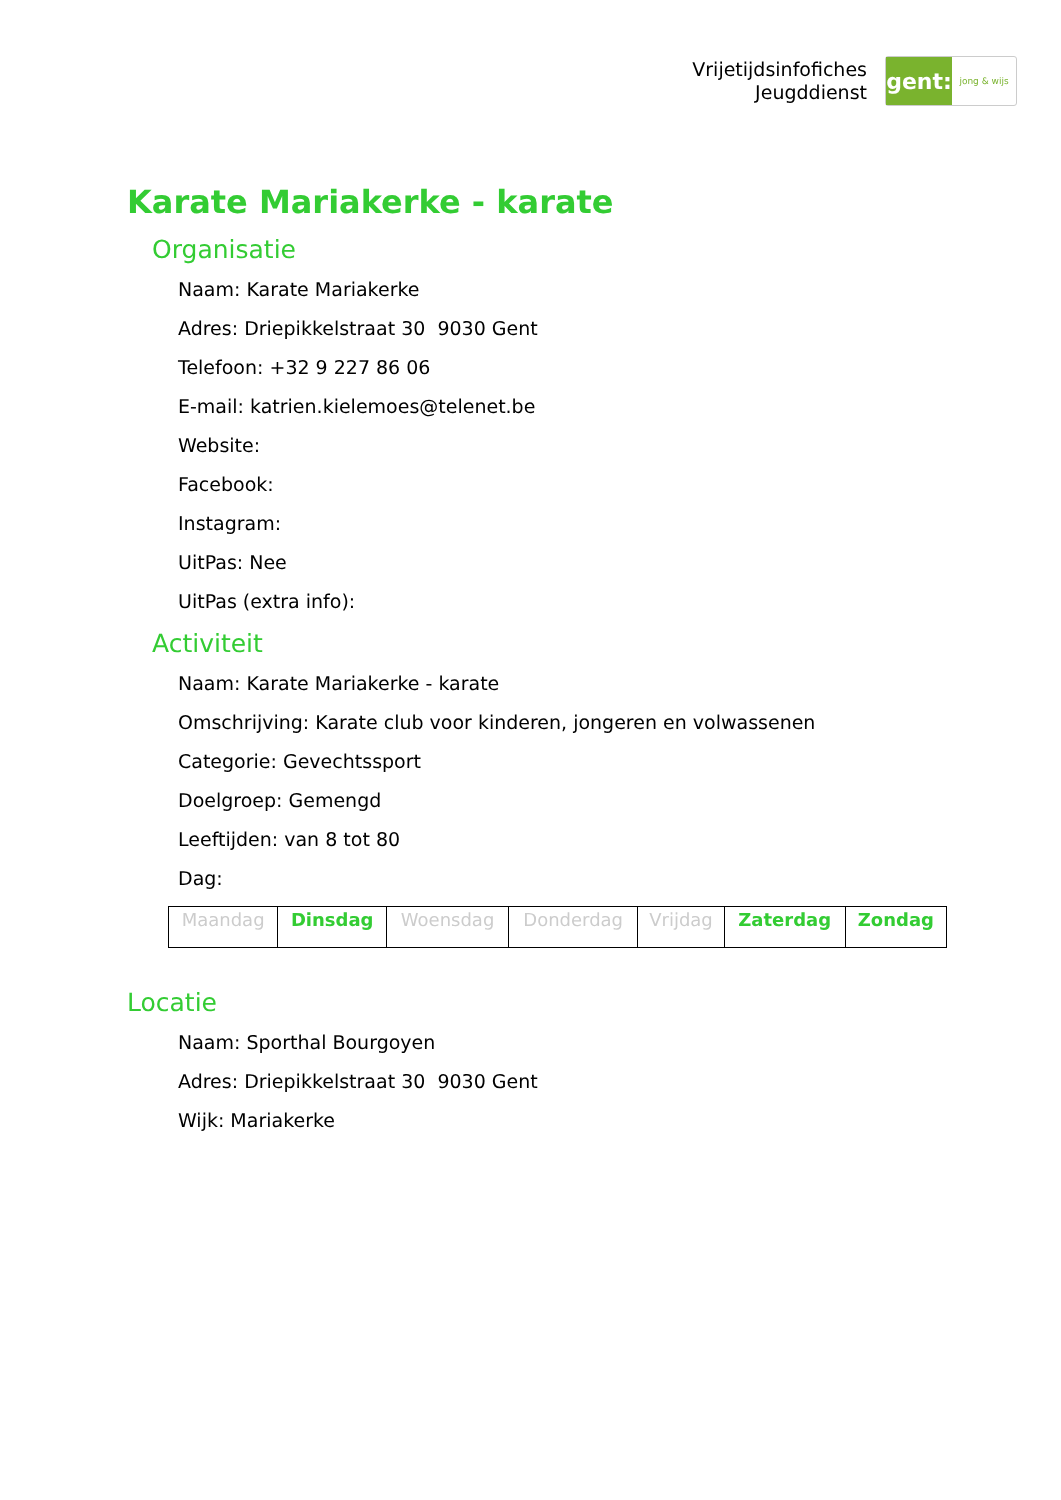Vrijetijdsinfofiches
Jeugddienst
gent:
jong & wijs
Karate Mariakerke - karate
Organisatie
Naam: Karate Mariakerke
Adres: Driepikkelstraat 30 9030 Gent
Telefoon: +32 9 227 86 06
E-mail: katrien.kielemoes@telenet.be
Website:
Facebook:
Instagram:
UitPas: Nee
UitPas (extra info):
Activiteit
Naam: Karate Mariakerke - karate
Omschrijving: Karate club voor kinderen, jongeren en volwassenen
Categorie: Gevechtssport
Doelgroep: Gemengd
Leeftijden: van 8 tot 80
Dag:
| Maandag | Dinsdag | Woensdag | Donderdag | Vrijdag | Zaterdag | Zondag |
Locatie
Naam: Sporthal Bourgoyen
Adres: Driepikkelstraat 30 9030 Gent
Wijk: Mariakerke